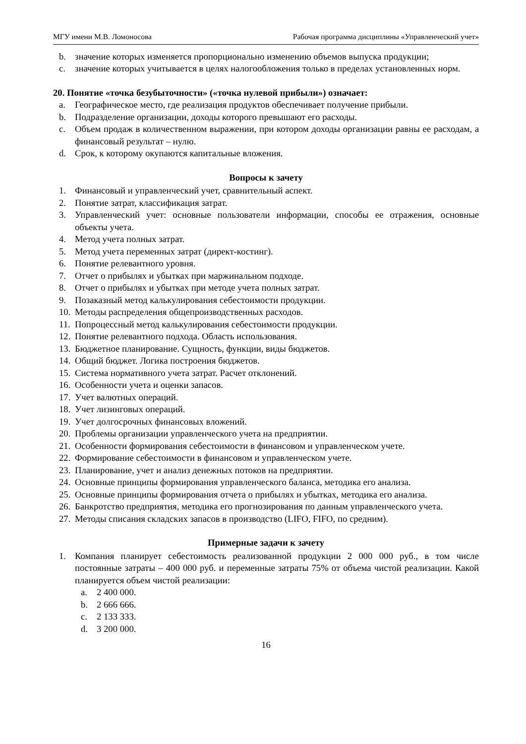МГУ имени М.В. Ломоносова Рабочая программа дисциплины «Управленческий учет»
b. значение которых изменяется пропорционально изменению объемов выпуска продукции;
c. значение которых учитывается в целях налогообложения только в пределах установленных норм.
20. Понятие «точка безубыточности» («точка нулевой прибыли») означает:
a. Географическое место, где реализация продуктов обеспечивает получение прибыли.
b. Подразделение организации, доходы которого превышают его расходы.
c. Объем продаж в количественном выражении, при котором доходы организации равны ее расходам, а финансовый результат – нулю.
d. Срок, к которому окупаются капитальные вложения.
Вопросы к зачету
1. Финансовый и управленческий учет, сравнительный аспект.
2. Понятие затрат, классификация затрат.
3. Управленческий учет: основные пользователи информации, способы ее отражения, основные объекты учета.
4. Метод учета полных затрат.
5. Метод учета переменных затрат (директ-костинг).
6. Понятие релевантного уровня.
7. Отчет о прибылях и убытках при маржинальном подходе.
8. Отчет о прибылях и убытках при методе учета полных затрат.
9. Позаказный метод калькулирования себестоимости продукции.
10. Методы распределения общепроизводственных расходов.
11. Попроцессный метод калькулирования себестоимости продукции.
12. Понятие релевантного подхода. Область использования.
13. Бюджетное планирование. Сущность, функции, виды бюджетов.
14. Общий бюджет. Логика построения бюджетов.
15. Система нормативного учета затрат. Расчет отклонений.
16. Особенности учета и оценки запасов.
17. Учет валютных операций.
18. Учет лизинговых операций.
19. Учет долгосрочных финансовых вложений.
20. Проблемы организации управленческого учета на предприятии.
21. Особенности формирования себестоимости в финансовом и управленческом учете.
22. Формирование себестоимости в финансовом и управленческом учете.
23. Планирование, учет и анализ денежных потоков на предприятии.
24. Основные принципы формирования управленческого баланса, методика его анализа.
25. Основные принципы формирования отчета о прибылях и убытках, методика его анализа.
26. Банкротство предприятия, методика его прогнозирования по данным управленческого учета.
27. Методы списания складских запасов в производство (LIFO, FIFO, по средним).
Примерные задачи к зачету
1. Компания планирует себестоимость реализованной продукции 2 000 000 руб., в том числе постоянные затраты – 400 000 руб. и переменные затраты 75% от объема чистой реализации. Какой планируется объем чистой реализации:
a. 2 400 000.
b. 2 666 666.
c. 2 133 333.
d. 3 200 000.
16